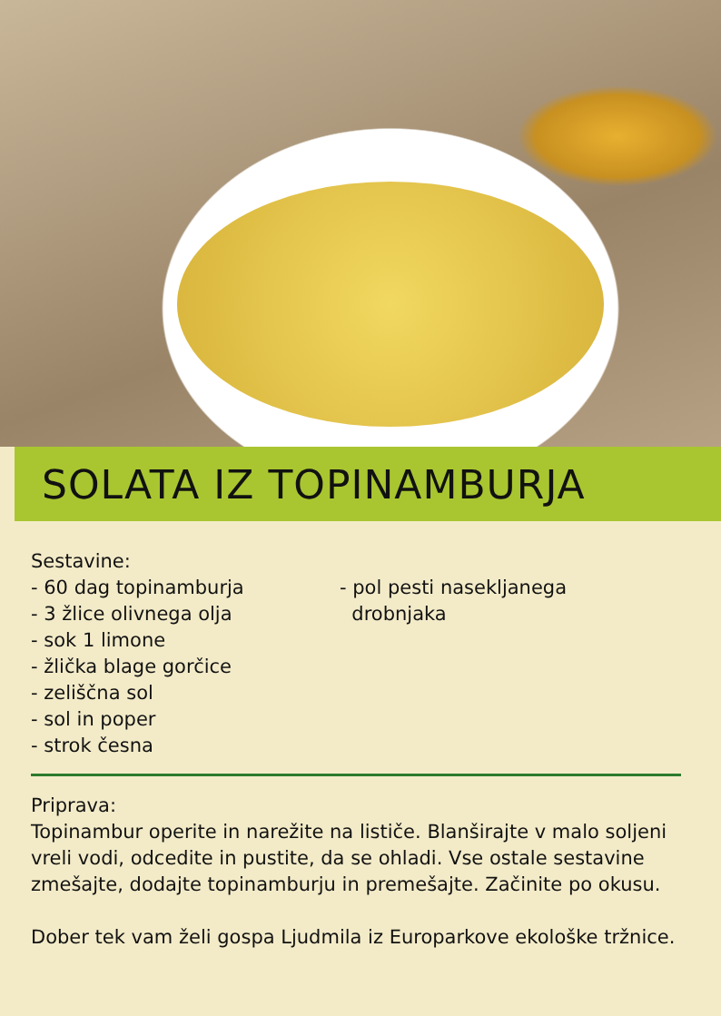SOLATA IZ TOPINAMBURJA
Sestavine:
- 60 dag topinamburja
- 3 žlice olivnega olja
- sok 1 limone
- žlička blage gorčice
- zeliščna sol
- sol in poper
- strok česna
- pol pesti nasekljanega
drobnjaka
Priprava:
Topinambur operite in narežite na lističe. Blanširajte v malo soljeni vreli vodi, odcedite in pustite, da se ohladi. Vse ostale sestavine zmešajte, dodajte topinamburju in premešajte. Začinite po okusu.
Dober tek vam želi gospa Ljudmila iz Europarkove ekološke tržnice.